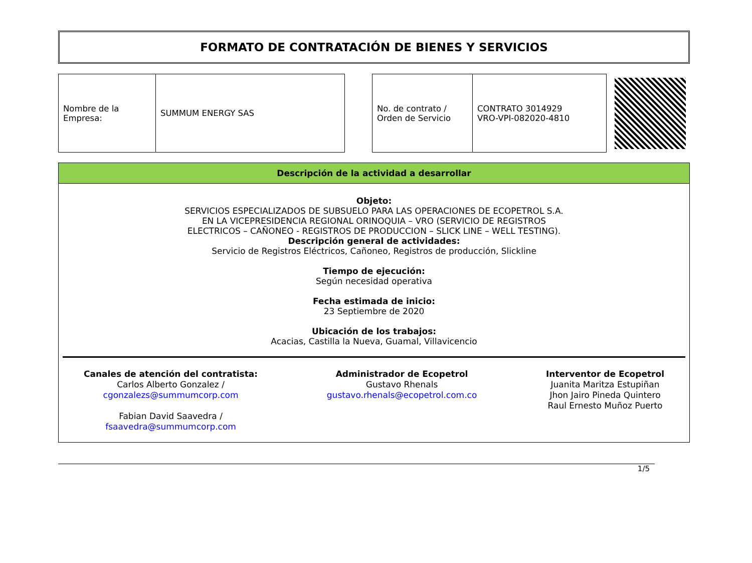FORMATO DE CONTRATACIÓN DE BIENES Y SERVICIOS
| Nombre de la Empresa: | SUMMUM ENERGY SAS |
| No. de contrato / Orden de Servicio | CONTRATO 3014929 VRO-VPI-082020-4810 |
Descripción de la actividad a desarrollar
Objeto:
SERVICIOS ESPECIALIZADOS DE SUBSUELO PARA LAS OPERACIONES DE ECOPETROL S.A. EN LA VICEPRESIDENCIA REGIONAL ORINOQUIA – VRO (SERVICIO DE REGISTROS ELECTRICOS – CAÑONEO - REGISTROS DE PRODUCCION – SLICK LINE – WELL TESTING).
Descripción general de actividades:
Servicio de Registros Eléctricos, Cañoneo, Registros de producción, Slickline
Tiempo de ejecución:
Según necesidad operativa
Fecha estimada de inicio:
23 Septiembre de 2020
Ubicación de los trabajos:
Acacias, Castilla la Nueva, Guamal, Villavicencio
Canales de atención del contratista:
Carlos Alberto Gonzalez /
cgonzalezs@summumcorp.com
Fabian David Saavedra /
fsaavedra@summumcorp.com
Administrador de Ecopetrol
Gustavo Rhenals
gustavo.rhenals@ecopetrol.com.co
Interventor de Ecopetrol
Juanita Maritza Estupiñan
Jhon Jairo Pineda Quintero
Raul Ernesto Muñoz Puerto
1/5